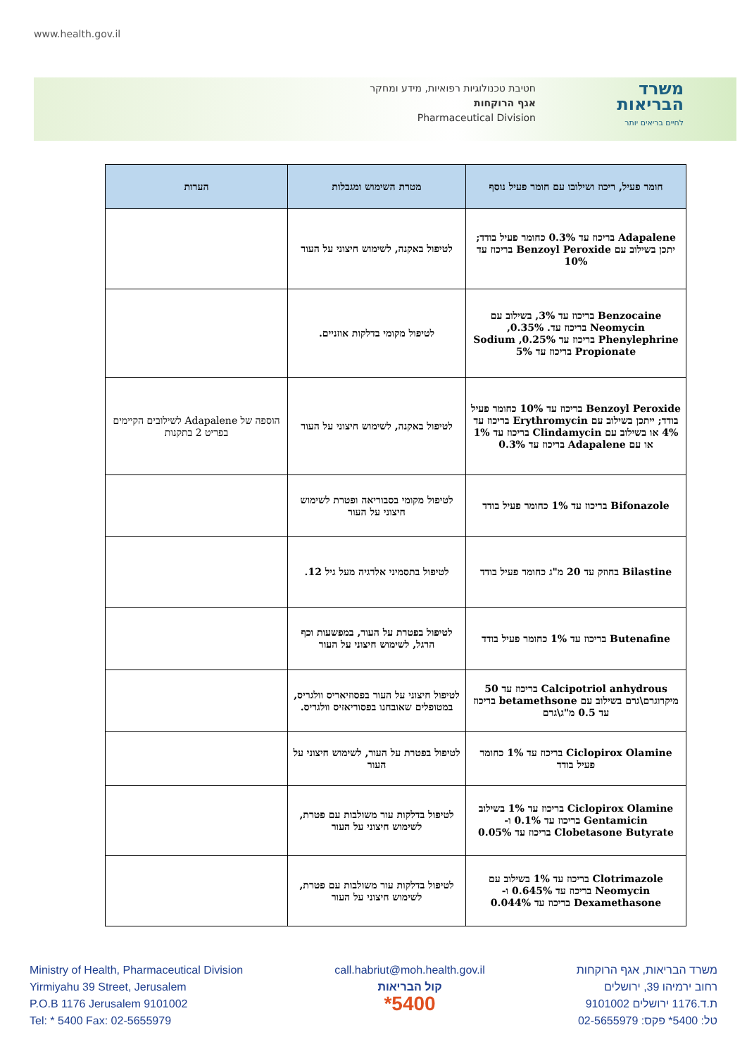www.health.gov.il
חטיבת טכנולוגיות רפואיות, מידע ומחקר
אגף הרוקחות
Pharmaceutical Division
משרד
הבריאות
לחיים בריאים יותר
| חומר פעיל, ריכוז ושילובו עם חומר פעיל נוסף | מטרת השימוש ומגבלות | הערות |
| --- | --- | --- |
| Adapalene בריכוז עד 0.3% כחומר פעיל בודד; יתכן בשילוב עם Benzoyl Peroxide בריכוז עד 10% | לטיפול באקנה, לשימוש חיצוני על העור | |
| Benzocaine בריכוז עד 3%, בשילוב עם Neomycin בריכוז עד. 0.35%, Phenylephrine בריכוז עד 0.25%, Sodium Propionate בריכוז עד 5% | לטיפול מקומי בדלקות אוזניים. | |
| Benzoyl Peroxide בריכוז עד 10% כחומר פעיל בודד; ייתכן בשילוב עם Erythromycin בריכוז עד 4% או בשילוב עם Clindamycin בריכוז עד 1% או עם Adapalene בריכוז עד 0.3% | לטיפול באקנה, לשימוש חיצוני על העור | הוספה של Adapalene לשילובים הקיימים בפריט 2 בתקנות |
| Bifonazole בריכוז עד 1% כחומר פעיל בודד | לטיפול מקומי בסבוריאה ופטרת לשימוש חיצוני על העור | |
| Bilastine בחוזק עד 20 מ"ג כחומר פעיל בודד | לטיפול בתסמיני אלרגיה מעל גיל 12. | |
| Butenafine בריכוז עד 1% כחומר פעיל בודד | לטיפול בפטרת על העור, במפשעות וכף הרגל, לשימוש חיצוני על העור | |
| Calcipotriol anhydrous בריכוז עד 50 מיקרוגרם\גרם בשילוב עם betamethsone בריכוז עד 0.5 מ"ג\גרם | לטיפול חיצוני על העור בפסוזיאריס וולגריס, במטופלים שאובחנו בפסוריאזיס וולגריס. | |
| Ciclopirox Olamine בריכוז עד 1% כחומר פעיל בודד | לטיפול בפטרת על העור, לשימוש חיצוני על העור | |
| Ciclopirox Olamine בריכוז עד 1% בשילוב Gentamicin בריכוז עד 0.1% ו- Clobetasone Butyrate בריכוז עד 0.05% | לטיפול בדלקות עור משולבות עם פטרת, לשימוש חיצוני על העור | |
| Clotrimazole בריכוז עד 1% בשילוב עם Neomycin בריכוז עד 0.645% ו- Dexamethasone בריכוז עד 0.044% | לטיפול בדלקות עור משולבות עם פטרת, לשימוש חיצוני על העור | |
Ministry of Health, Pharmaceutical Division
Yirmiyahu 39 Street, Jerusalem
P.O.B 1176 Jerusalem 9101002
Tel: * 5400 Fax: 02-5655979
call.habriut@moh.health.gov.il
קול הבריאות
*5400
משרד הבריאות, אגף הרוקחות
רחוב ירמיהו 39, ירושלים
ת.ד.1176 ירושלים 9101002
טל: 5400* פקס: 02-5655979